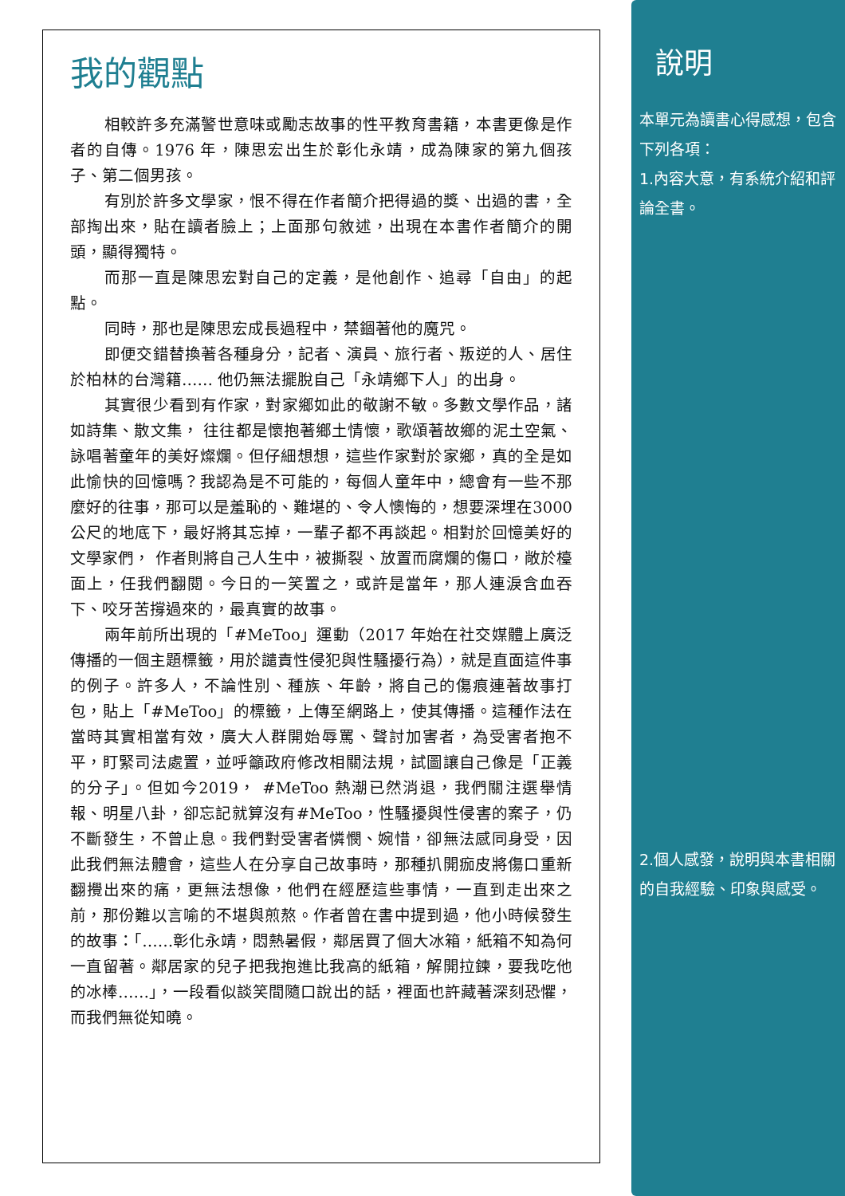我的觀點
相較許多充滿警世意味或勵志故事的性平教育書籍，本書更像是作者的自傳。1976 年，陳思宏出生於彰化永靖，成為陳家的第九個孩子、第二個男孩。
有別於許多文學家，恨不得在作者簡介把得過的獎、出過的書，全部掏出來，貼在讀者臉上；上面那句敘述，出現在本書作者簡介的開頭，顯得獨特。
而那一直是陳思宏對自己的定義，是他創作、追尋「自由」的起點。
同時，那也是陳思宏成長過程中，禁錮著他的魔咒。
即便交錯替換著各種身分，記者、演員、旅行者、叛逆的人、居住於柏林的台灣籍…… 他仍無法擺脫自己「永靖鄉下人」的出身。
其實很少看到有作家，對家鄉如此的敬謝不敏。多數文學作品，諸如詩集、散文集， 往往都是懷抱著鄉土情懷，歌頌著故鄉的泥土空氣、詠唱著童年的美好燦爛。但仔細想想，這些作家對於家鄉，真的全是如此愉快的回憶嗎？我認為是不可能的，每個人童年中，總會有一些不那麼好的往事，那可以是羞恥的、難堪的、令人懊悔的，想要深埋在3000 公尺的地底下，最好將其忘掉，一輩子都不再談起。相對於回憶美好的文學家們， 作者則將自己人生中，被撕裂、放置而腐爛的傷口，敞於檯面上，任我們翻閱。今日的一笑置之，或許是當年，那人連淚含血吞下、咬牙苦撐過來的，最真實的故事。
兩年前所出現的「#MeToo」運動（2017 年始在社交媒體上廣泛傳播的一個主題標籤，用於譴責性侵犯與性騷擾行為），就是直面這件事的例子。許多人，不論性別、種族、年齡，將自己的傷痕連著故事打包，貼上「#MeToo」的標籤，上傳至網路上，使其傳播。這種作法在當時其實相當有效，廣大人群開始辱罵、聲討加害者，為受害者抱不平，盯緊司法處置，並呼籲政府修改相關法規，試圖讓自己像是「正義的分子」。但如今2019， #MeToo 熱潮已然消退，我們關注選舉情報、明星八卦，卻忘記就算沒有#MeToo，性騷擾與性侵害的案子，仍不斷發生，不曾止息。我們對受害者憐憫、婉惜，卻無法感同身受，因此我們無法體會，這些人在分享自己故事時，那種扒開痂皮將傷口重新翻攪出來的痛，更無法想像，他們在經歷這些事情，一直到走出來之前，那份難以言喻的不堪與煎熬。作者曾在書中提到過，他小時候發生的故事：「……彰化永靖，悶熱暑假，鄰居買了個大冰箱，紙箱不知為何一直留著。鄰居家的兒子把我抱進比我高的紙箱，解開拉鍊，要我吃他的冰棒……」，一段看似談笑間隨口說出的話，裡面也許藏著深刻恐懼，而我們無從知曉。
說明
本單元為讀書心得感想，包含下列各項：
1.內容大意，有系統介紹和評論全書。
2.個人感發，說明與本書相關的自我經驗、印象與感受。